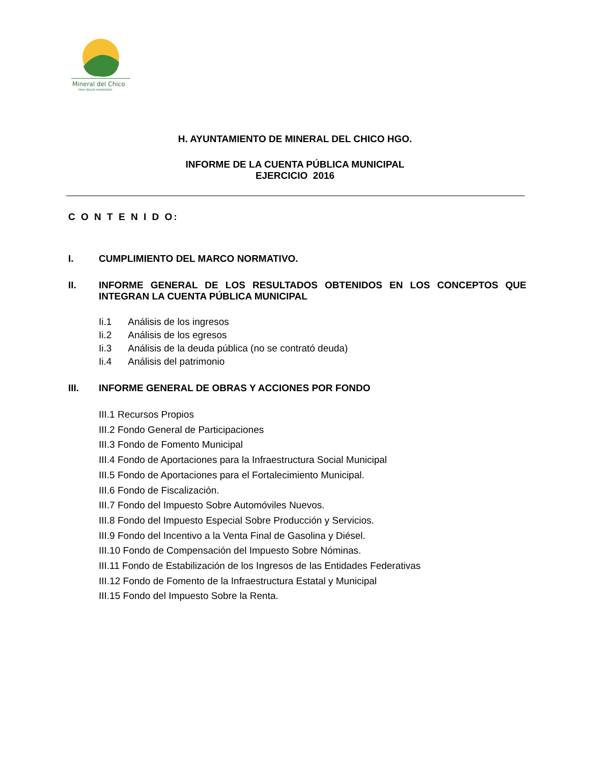Mineral del Chico
PARA SEGUIR AVANZANDO
H. AYUNTAMIENTO DE MINERAL DEL CHICO HGO.
INFORME DE LA CUENTA PÚBLICA MUNICIPAL
EJERCICIO 2016
C O N T E N I D O:
I. CUMPLIMIENTO DEL MARCO NORMATIVO.
II. INFORME GENERAL DE LOS RESULTADOS OBTENIDOS EN LOS CONCEPTOS QUE INTEGRAN LA CUENTA PÚBLICA MUNICIPAL
Ii.1 Análisis de los ingresos
Ii.2 Análisis de los egresos
Ii.3 Análisis de la deuda pública (no se contrató deuda)
Ii.4 Análisis del patrimonio
III. INFORME GENERAL DE OBRAS Y ACCIONES POR FONDO
III.1 Recursos Propios
III.2 Fondo General de Participaciones
III.3 Fondo de Fomento Municipal
III.4 Fondo de Aportaciones para la Infraestructura Social Municipal
III.5 Fondo de Aportaciones para el Fortalecimiento Municipal.
III.6 Fondo de Fiscalización.
III.7 Fondo del Impuesto Sobre Automóviles Nuevos.
III.8 Fondo del Impuesto Especial Sobre Producción y Servicios.
III.9 Fondo del Incentivo a la Venta Final de Gasolina y Diésel.
III.10 Fondo de Compensación del Impuesto Sobre Nóminas.
III.11 Fondo de Estabilización de los Ingresos de las Entidades Federativas
III.12 Fondo de Fomento de la Infraestructura Estatal y Municipal
III.15 Fondo del Impuesto Sobre la Renta.